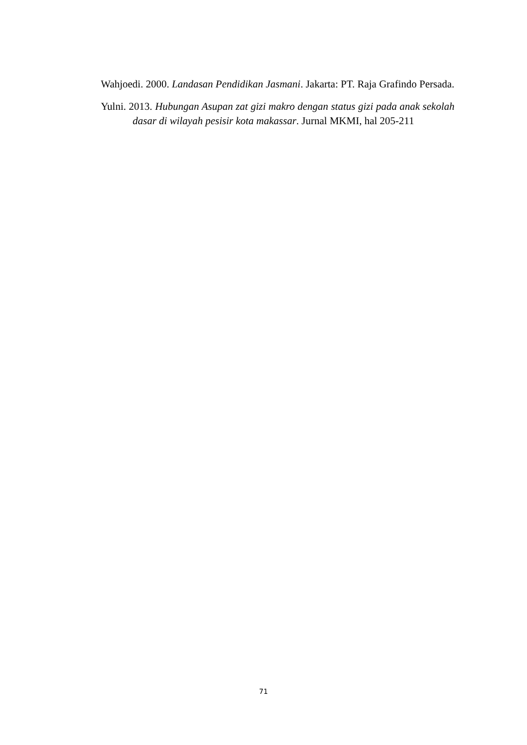Wahjoedi. 2000. Landasan Pendidikan Jasmani. Jakarta: PT. Raja Grafindo Persada.
Yulni. 2013. Hubungan Asupan zat gizi makro dengan status gizi pada anak sekolah dasar di wilayah pesisir kota makassar. Jurnal MKMI, hal 205-211
71